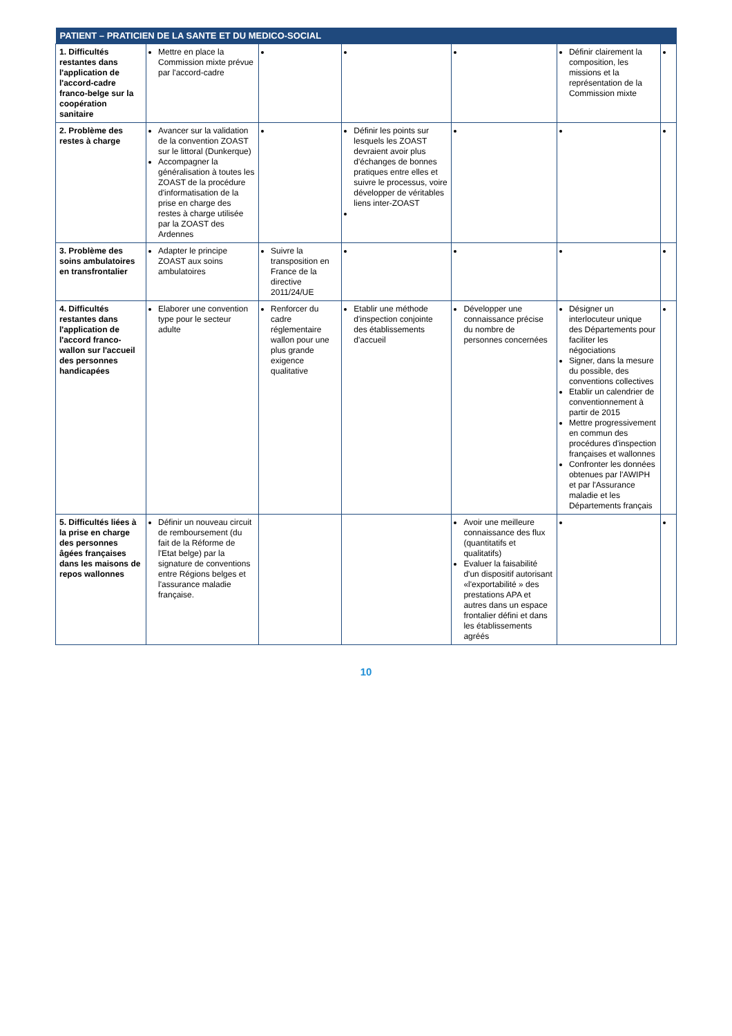| PATIENT – PRATICIEN DE LA SANTE ET DU MEDICO-SOCIAL | | | | | | |
| --- | --- | --- | --- | --- | --- | --- |
| 1. Difficultés restantes dans l'application de l'accord-cadre franco-belge sur la coopération sanitaire | Mettre en place la Commission mixte prévue par l'accord-cadre | | | | Définir clairement la composition, les missions et la représentation de la Commission mixte | |
| 2. Problème des restes à charge | Avancer sur la validation de la convention ZOAST sur le littoral (Dunkerque) Accompagner la généralisation à toutes les ZOAST de la procédure d'informatisation de la prise en charge des restes à charge utilisée par la ZOAST des Ardennes | | Définir les points sur lesquels les ZOAST devraient avoir plus d'échanges de bonnes pratiques entre elles et suivre le processus, voire développer de véritables liens inter-ZOAST | | | |
| 3. Problème des soins ambulatoires en transfrontalier | Adapter le principe ZOAST aux soins ambulatoires | Suivre la transposition en France de la directive 2011/24/UE | | | | |
| 4. Difficultés restantes dans l'application de l'accord franco-wallon sur l'accueil des personnes handicapées | Elaborer une convention type pour le secteur adulte | Renforcer du cadre réglementaire wallon pour une plus grande exigence qualitative | Etablir une méthode d'inspection conjointe des établissements d'accueil | Développer une connaissance précise du nombre de personnes concernées | Désigner un interlocuteur unique des Départements pour faciliter les négociations Signer, dans la mesure du possible, des conventions collectives Etablir un calendrier de conventionnement à partir de 2015 Mettre progressivement en commun des procédures d'inspection françaises et wallonnes Confronter les données obtenues par l'AWIPH et par l'Assurance maladie et les Départements français | |
| 5. Difficultés liées à la prise en charge des personnes âgées françaises dans les maisons de repos wallonnes | Définir un nouveau circuit de remboursement (du fait de la Réforme de l'Etat belge) par la signature de conventions entre Régions belges et l'assurance maladie française. | | | Avoir une meilleure connaissance des flux (quantitatifs et qualitatifs) Evaluer la faisabilité d'un dispositif autorisant «l'exportabilité » des prestations APA et autres dans un espace frontalier défini et dans les établissements agréés | | |
10